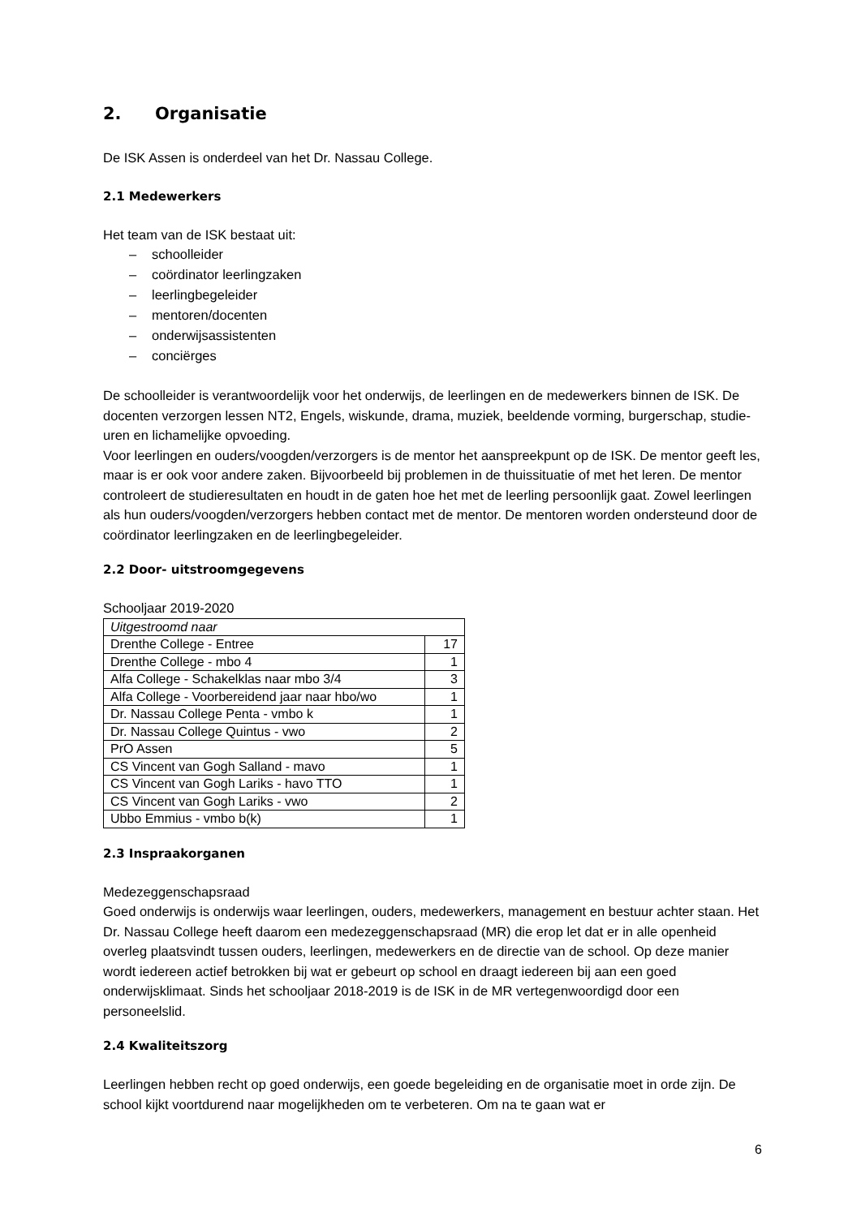2. Organisatie
De ISK Assen is onderdeel van het Dr. Nassau College.
2.1 Medewerkers
Het team van de ISK bestaat uit:
– schoolleider
– coördinator leerlingzaken
– leerlingbegeleider
– mentoren/docenten
– onderwijsassistenten
– conciërges
De schoolleider is verantwoordelijk voor het onderwijs, de leerlingen en de medewerkers binnen de ISK. De docenten verzorgen lessen NT2, Engels, wiskunde, drama, muziek, beeldende vorming, burgerschap, studie-uren en lichamelijke opvoeding.
Voor leerlingen en ouders/voogden/verzorgers is de mentor het aanspreekpunt op de ISK. De mentor geeft les, maar is er ook voor andere zaken. Bijvoorbeeld bij problemen in de thuissituatie of met het leren. De mentor controleert de studieresultaten en houdt in de gaten hoe het met de leerling persoonlijk gaat. Zowel leerlingen als hun ouders/voogden/verzorgers hebben contact met de mentor. De mentoren worden ondersteund door de coördinator leerlingzaken en de leerlingbegeleider.
2.2 Door- uitstroomgegevens
Schooljaar 2019-2020
| Uitgestroomd naar | |
| Drenthe College - Entree | 17 |
| Drenthe College - mbo 4 | 1 |
| Alfa College - Schakelklas naar mbo 3/4 | 3 |
| Alfa College - Voorbereidend jaar naar hbo/wo | 1 |
| Dr. Nassau College Penta - vmbo k | 1 |
| Dr. Nassau College Quintus - vwo | 2 |
| PrO Assen | 5 |
| CS Vincent van Gogh Salland - mavo | 1 |
| CS Vincent van Gogh Lariks - havo TTO | 1 |
| CS Vincent van Gogh Lariks - vwo | 2 |
| Ubbo Emmius - vmbo b(k) | 1 |
2.3 Inspraakorganen
Medezeggenschapsraad
Goed onderwijs is onderwijs waar leerlingen, ouders, medewerkers, management en bestuur achter staan. Het Dr. Nassau College heeft daarom een medezeggenschapsraad (MR) die erop let dat er in alle openheid overleg plaatsvindt tussen ouders, leerlingen, medewerkers en de directie van de school. Op deze manier wordt iedereen actief betrokken bij wat er gebeurt op school en draagt iedereen bij aan een goed onderwijsklimaat. Sinds het schooljaar 2018-2019 is de ISK in de MR vertegenwoordigd door een personeelslid.
2.4 Kwaliteitszorg
Leerlingen hebben recht op goed onderwijs, een goede begeleiding en de organisatie moet in orde zijn. De school kijkt voortdurend naar mogelijkheden om te verbeteren. Om na te gaan wat er
6